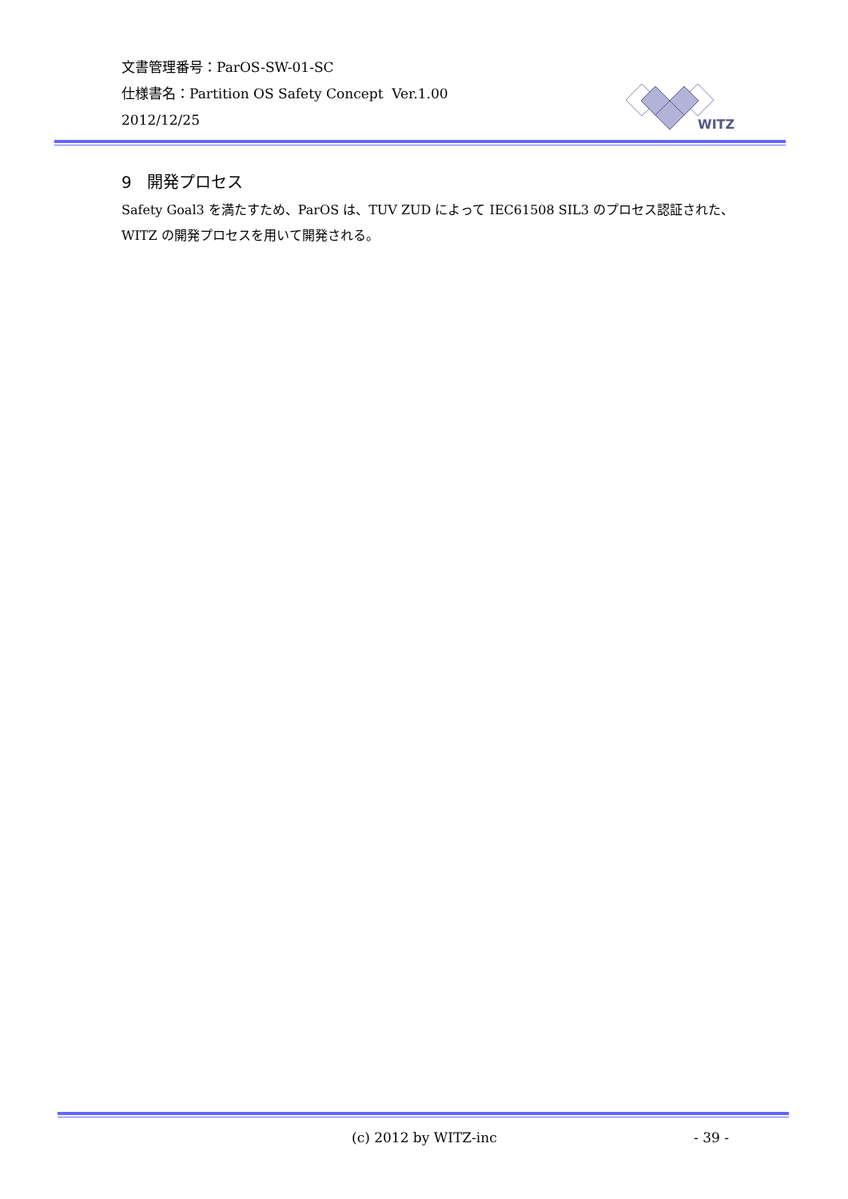文書管理番号：ParOS-SW-01-SC
仕様書名：Partition OS Safety Concept Ver.1.00
2012/12/25
WITZ
9 開発プロセス
Safety Goal3 を満たすため、ParOS は、TUV ZUD によって IEC61508 SIL3 のプロセス認証された、WITZ の開発プロセスを用いて開発される。
(c) 2012 by WITZ-inc - 39 -